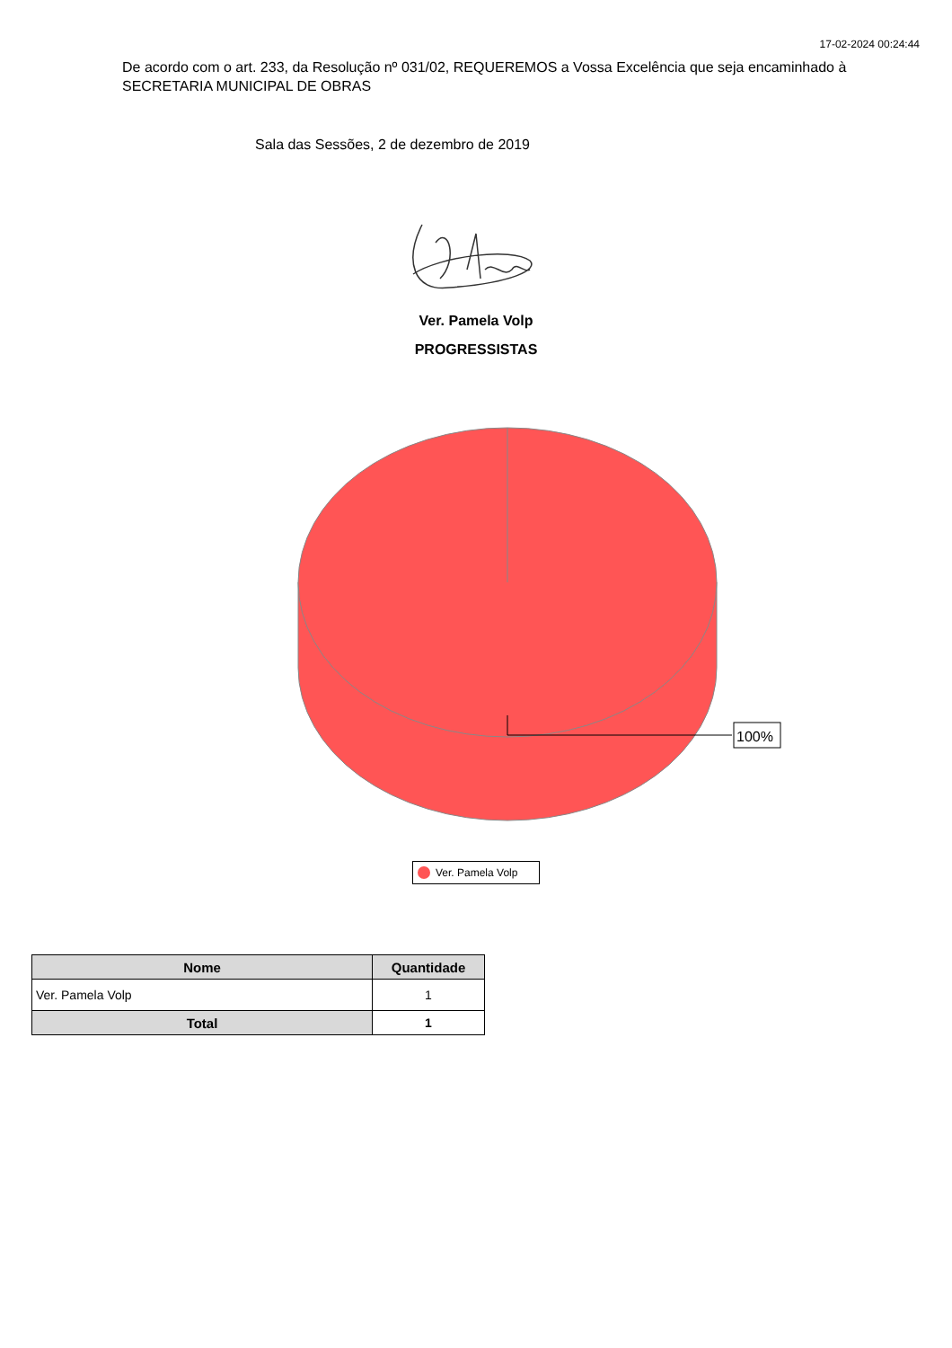17-02-2024 00:24:44
De acordo com o art. 233, da Resolução nº 031/02, REQUEREMOS a Vossa Excelência que seja encaminhado à SECRETARIA MUNICIPAL DE OBRAS
Sala das Sessões, 2 de dezembro de 2019
Ver. Pamela Volp
PROGRESSISTAS
100%
Ver. Pamela Volp
| Nome | Quantidade |
| --- | --- |
| Ver. Pamela Volp | 1 |
| Total | 1 |